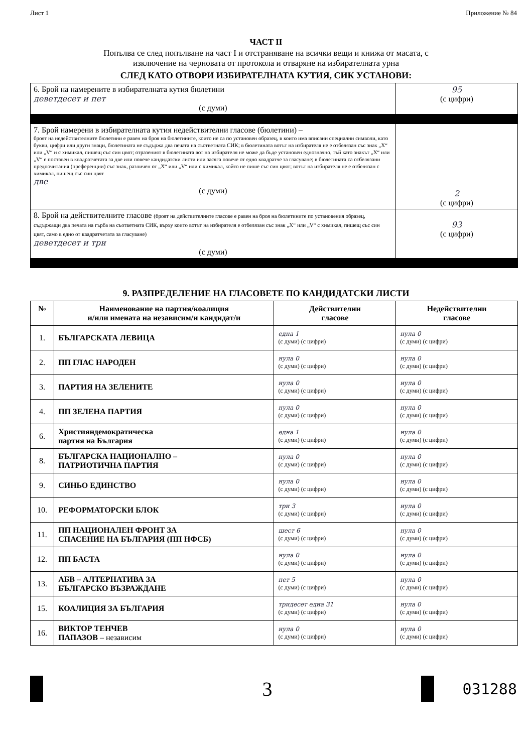Лист 1 Приложение № 84
ЧАСТ II
Попълва се след попълване на част I и отстраняване на всички вещи и книжа от масата, с
изключение на черновата от протокола и отваряне на избирателната урна
СЛЕД КАТО ОТВОРИ ИЗБИРАТЕЛНАТА КУТИЯ, СИК УСТАНОВИ:
| 6. Брой на намерените в избирателната кутия бюлетини деветдесет и пет (с думи) | 95 (с цифри) |
| 7. Брой намерени в избирателната кутия недействителни гласове (бюлетини) – броят на недействителните бюлетини е равен на броя на бюлетините, които не са по установен образец, в които има вписани специални символи, като букви, цифри или други знаци, бюлетината не съдържа два печата на съответната СИК; в бюлетината вотът на избирателя не е отбелязан със знак „X“ или „V“ и с химикал, пишещ със син цвят; отразеният в бюлетината вот на избирателя не може да бъде установен еднозначно, тъй като знакът „X“ или „V“ е поставен в квадратчетата за две или повече кандидатски листи или засяга повече от едно квадратче за гласуване; в бюлетината са отбелязани предпочитания (преференции) със знак, различен от „X“ или „V“ или с химикал, който не пише със син цвят; вотът на избирателя не е отбелязан с химикал, пишещ със син цвят две (с думи) | 2 (с цифри) |
| 8. Брой на действителните гласове (броят на действителните гласове е равен на броя на бюлетините по установения образец, съдържащи два печата на гърба на съответната СИК, върху които вотът на избирателя е отбелязан със знак „X“ или „V“ с химикал, пишещ със син цвят, само в едно от квадратчетата за гласуване) деветдесет и три (с думи) | 93 (с цифри) |
9. РАЗПРЕДЕЛЕНИЕ НА ГЛАСОВЕТЕ ПО КАНДИДАТСКИ ЛИСТИ
| № | Наименование на партия/коалиция и/или имената на независим/и кандидат/и | Действителни гласове | Недействителни гласове |
| --- | --- | --- | --- |
| 1. | БЪЛГАРСКАТА ЛЕВИЦА | една 1 (с думи) (с цифри) | нула 0 (с думи) (с цифри) |
| 2. | ПП ГЛАС НАРОДЕН | нула 0 (с думи) (с цифри) | нула 0 (с думи) (с цифри) |
| 3. | ПАРТИЯ НА ЗЕЛЕНИТЕ | нула 0 (с думи) (с цифри) | нула 0 (с думи) (с цифри) |
| 4. | ПП ЗЕЛЕНА ПАРТИЯ | нула 0 (с думи) (с цифри) | нула 0 (с думи) (с цифри) |
| 6. | Християндемократическа партия на България | една 1 (с думи) (с цифри) | нула 0 (с думи) (с цифри) |
| 8. | БЪЛГАРСКА НАЦИОНАЛНО – ПАТРИОТИЧНА ПАРТИЯ | нула 0 (с думи) (с цифри) | нула 0 (с думи) (с цифри) |
| 9. | СИНЬО ЕДИНСТВО | нула 0 (с думи) (с цифри) | нула 0 (с думи) (с цифри) |
| 10. | РЕФОРМАТОРСКИ БЛОК | три 3 (с думи) (с цифри) | нула 0 (с думи) (с цифри) |
| 11. | ПП НАЦИОНАЛЕН ФРОНТ ЗА СПАСЕНИЕ НА БЪЛГАРИЯ (ПП НФСБ) | шест 6 (с думи) (с цифри) | нула 0 (с думи) (с цифри) |
| 12. | ПП БАСТА | нула 0 (с думи) (с цифри) | нула 0 (с думи) (с цифри) |
| 13. | АБВ – АЛТЕРНАТИВА ЗА БЪЛГАРСКО ВЪЗРАЖДАНЕ | пет 5 (с думи) (с цифри) | нула 0 (с думи) (с цифри) |
| 15. | КОАЛИЦИЯ ЗА БЪЛГАРИЯ | тридесет една 31 (с думи) (с цифри) | нула 0 (с думи) (с цифри) |
| 16. | ВИКТОР ТЕНЧЕВ ПАПАЗОВ – независим | нула 0 (с думи) (с цифри) | нула 0 (с думи) (с цифри) |
3
031288